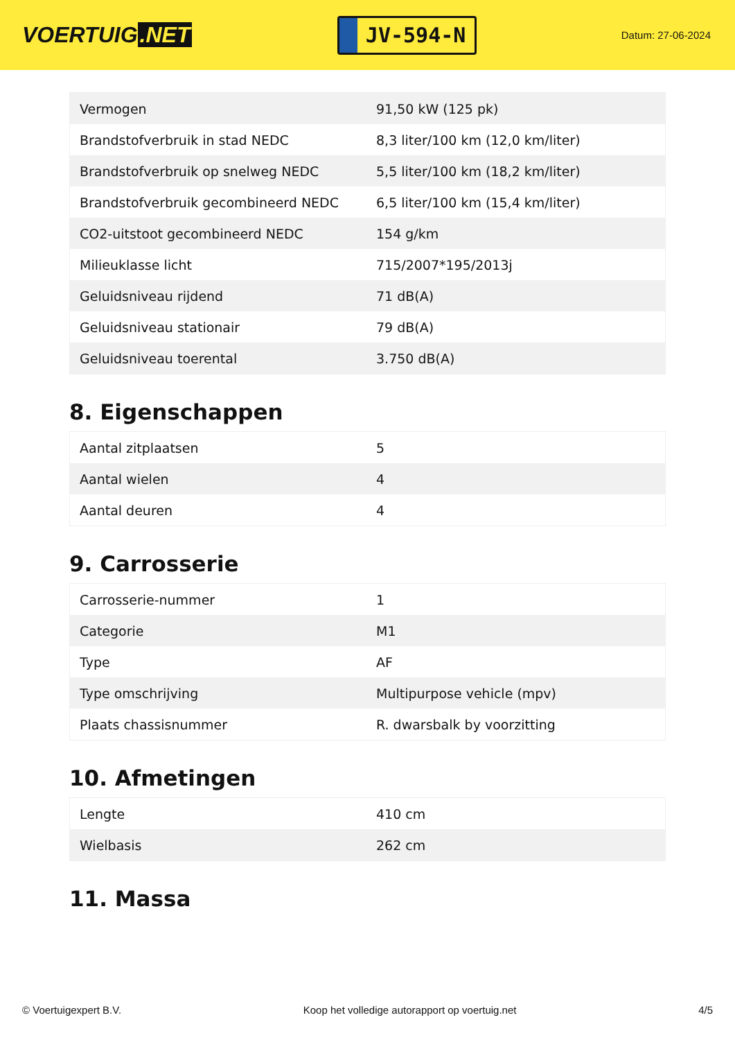VOERTUIG.NET
JV-594-N
Datum: 27-06-2024
| Vermogen | 91,50 kW (125 pk) |
| Brandstofverbruik in stad NEDC | 8,3 liter/100 km (12,0 km/liter) |
| Brandstofverbruik op snelweg NEDC | 5,5 liter/100 km (18,2 km/liter) |
| Brandstofverbruik gecombineerd NEDC | 6,5 liter/100 km (15,4 km/liter) |
| CO2-uitstoot gecombineerd NEDC | 154 g/km |
| Milieuklasse licht | 715/2007*195/2013j |
| Geluidsniveau rijdend | 71 dB(A) |
| Geluidsniveau stationair | 79 dB(A) |
| Geluidsniveau toerental | 3.750 dB(A) |
8. Eigenschappen
| Aantal zitplaatsen | 5 |
| Aantal wielen | 4 |
| Aantal deuren | 4 |
9. Carrosserie
| Carrosserie-nummer | 1 |
| Categorie | M1 |
| Type | AF |
| Type omschrijving | Multipurpose vehicle (mpv) |
| Plaats chassisnummer | R. dwarsbalk by voorzitting |
10. Afmetingen
| Lengte | 410 cm |
| Wielbasis | 262 cm |
11. Massa
© Voertuigexpert B.V. Koop het volledige autorapport op voertuig.net 4/5